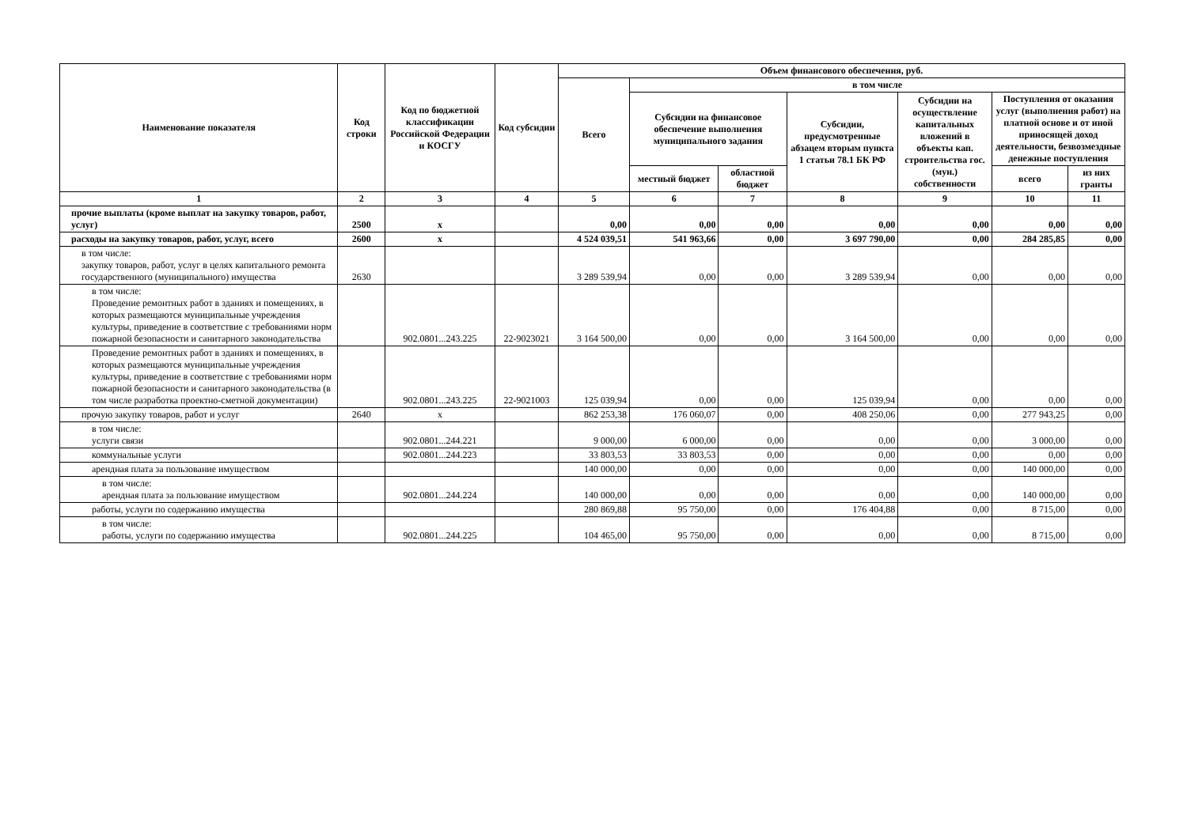| Наименование показателя | Код строки | Код по бюджетной классификации Российской Федерации и КОСГУ | Код субсидии | Объем финансового обеспечения, руб. | | | | | | |
| --- | --- | --- | --- | --- | --- | --- | --- | --- | --- | --- |
| | | | | Всего | в том числе | | | | | |
| | | | | | Субсидии на финансовое обеспечение выполнения муниципального задания | | Субсидии, предусмотренные абзацем вторым пункта 1 статьи 78.1 БК РФ | Субсидии на осуществление капитальных вложений в объекты кап. строительства гос. (мун.) собственности | Поступления от оказания услуг (выполнения работ) на платной основе и от иной приносящей доход деятельности, безвозмездные денежные поступления | |
| | | | | | местный бюджет | областной бюджет | | | всего | из них гранты |
| 1 | 2 | 3 | 4 | 5 | 6 | 7 | 8 | 9 | 10 | 11 |
| прочие выплаты (кроме выплат на закупку товаров, работ, услуг) | 2500 | x | | 0,00 | 0,00 | 0,00 | 0,00 | 0,00 | 0,00 | 0,00 |
| расходы на закупку товаров, работ, услуг, всего | 2600 | x | | 4 524 039,51 | 541 963,66 | 0,00 | 3 697 790,00 | 0,00 | 284 285,85 | 0,00 |
| в том числе: закупку товаров, работ, услуг в целях капитального ремонта государственного (муниципального) имущества | 2630 | | | 3 289 539,94 | 0,00 | 0,00 | 3 289 539,94 | 0,00 | 0,00 | 0,00 |
| в том числе: Проведение ремонтных работ в зданиях и помещениях, в которых размещаются муниципальные учреждения культуры, приведение в соответствие с требованиями норм пожарной безопасности и санитарного законодательства | | 902.0801...243.225 | 22-9023021 | 3 164 500,00 | 0,00 | 0,00 | 3 164 500,00 | 0,00 | 0,00 | 0,00 |
| Проведение ремонтных работ в зданиях и помещениях, в которых размещаются муниципальные учреждения культуры, приведение в соответствие с требованиями норм пожарной безопасности и санитарного законодательства (в том числе разработка проектно-сметной документации) | | 902.0801...243.225 | 22-9021003 | 125 039,94 | 0,00 | 0,00 | 125 039,94 | 0,00 | 0,00 | 0,00 |
| прочую закупку товаров, работ и услуг | 2640 | x | | 862 253,38 | 176 060,07 | 0,00 | 408 250,06 | 0,00 | 277 943,25 | 0,00 |
| в том числе: услуги связи | | 902.0801...244.221 | | 9 000,00 | 6 000,00 | 0,00 | 0,00 | 0,00 | 3 000,00 | 0,00 |
| коммунальные услуги | | 902.0801...244.223 | | 33 803,53 | 33 803,53 | 0,00 | 0,00 | 0,00 | 0,00 | 0,00 |
| арендная плата за пользование имуществом | | | | 140 000,00 | 0,00 | 0,00 | 0,00 | 0,00 | 140 000,00 | 0,00 |
| в том числе: арендная плата за пользование имуществом | | 902.0801...244.224 | | 140 000,00 | 0,00 | 0,00 | 0,00 | 0,00 | 140 000,00 | 0,00 |
| работы, услуги по содержанию имущества | | | | 280 869,88 | 95 750,00 | 0,00 | 176 404,88 | 0,00 | 8 715,00 | 0,00 |
| в том числе: работы, услуги по содержанию имущества | | 902.0801...244.225 | | 104 465,00 | 95 750,00 | 0,00 | 0,00 | 0,00 | 8 715,00 | 0,00 |